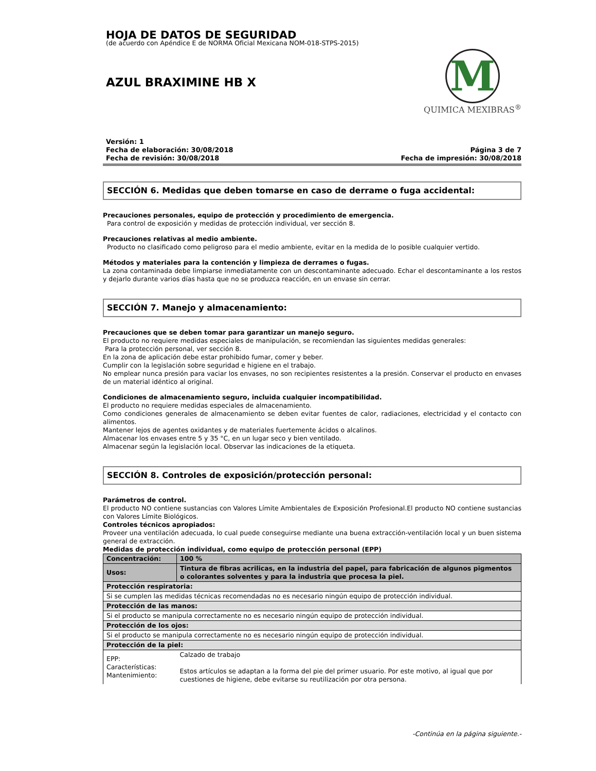HOJA DE DATOS DE SEGURIDAD
(de acuerdo con Apéndice E de NORMA Oficial Mexicana NOM-018-STPS-2015)
AZUL BRAXIMINE HB X
M
QUIMICA MEXIBRAS<sup>®</sup>
Versión: 1
Fecha de elaboración: 30/08/2018
Fecha de revisión: 30/08/2018
Página 3 de 7
Fecha de impresión: 30/08/2018
SECCIÓN 6. Medidas que deben tomarse en caso de derrame o fuga accidental:
Precauciones personales, equipo de protección y procedimiento de emergencia.
Para control de exposición y medidas de protección individual, ver sección 8.
Precauciones relativas al medio ambiente.
Producto no clasificado como peligroso para el medio ambiente, evitar en la medida de lo posible cualquier vertido.
Métodos y materiales para la contención y limpieza de derrames o fugas.
La zona contaminada debe limpiarse inmediatamente con un descontaminante adecuado. Echar el descontaminante a los restos y dejarlo durante varios días hasta que no se produzca reacción, en un envase sin cerrar.
SECCIÓN 7. Manejo y almacenamiento:
Precauciones que se deben tomar para garantizar un manejo seguro.
El producto no requiere medidas especiales de manipulación, se recomiendan las siguientes medidas generales:
Para la protección personal, ver sección 8.
En la zona de aplicación debe estar prohibido fumar, comer y beber.
Cumplir con la legislación sobre seguridad e higiene en el trabajo.
No emplear nunca presión para vaciar los envases, no son recipientes resistentes a la presión. Conservar el producto en envases de un material idéntico al original.
Condiciones de almacenamiento seguro, incluida cualquier incompatibilidad.
El producto no requiere medidas especiales de almacenamiento.
Como condiciones generales de almacenamiento se deben evitar fuentes de calor, radiaciones, electricidad y el contacto con alimentos.
Mantener lejos de agentes oxidantes y de materiales fuertemente ácidos o alcalinos.
Almacenar los envases entre 5 y 35 °C, en un lugar seco y bien ventilado.
Almacenar según la legislación local. Observar las indicaciones de la etiqueta.
SECCIÓN 8. Controles de exposición/protección personal:
Parámetros de control.
El producto NO contiene sustancias con Valores Límite Ambientales de Exposición Profesional.El producto NO contiene sustancias con Valores Límite Biológicos.
Controles técnicos apropiados:
Proveer una ventilación adecuada, lo cual puede conseguirse mediante una buena extracción-ventilación local y un buen sistema general de extracción.
Medidas de protección individual, como equipo de protección personal (EPP)
| Concentración: | 100 % |
| Usos: | Tintura de fibras acrilicas, en la industria del papel, para fabricación de algunos pigmentos o colorantes solventes y para la industria que procesa la piel. |
| Protección respiratoria: | |
| Si se cumplen las medidas técnicas recomendadas no es necesario ningún equipo de protección individual. | |
| Protección de las manos: | |
| Si el producto se manipula correctamente no es necesario ningún equipo de protección individual. | |
| Protección de los ojos: | |
| Si el producto se manipula correctamente no es necesario ningún equipo de protección individual. | |
| Protección de la piel: | |
| EPP: Características: Mantenimiento: | Calzado de trabajo Estos artículos se adaptan a la forma del pie del primer usuario. Por este motivo, al igual que por cuestiones de higiene, debe evitarse su reutilización por otra persona. |
-Continúa en la página siguiente.-